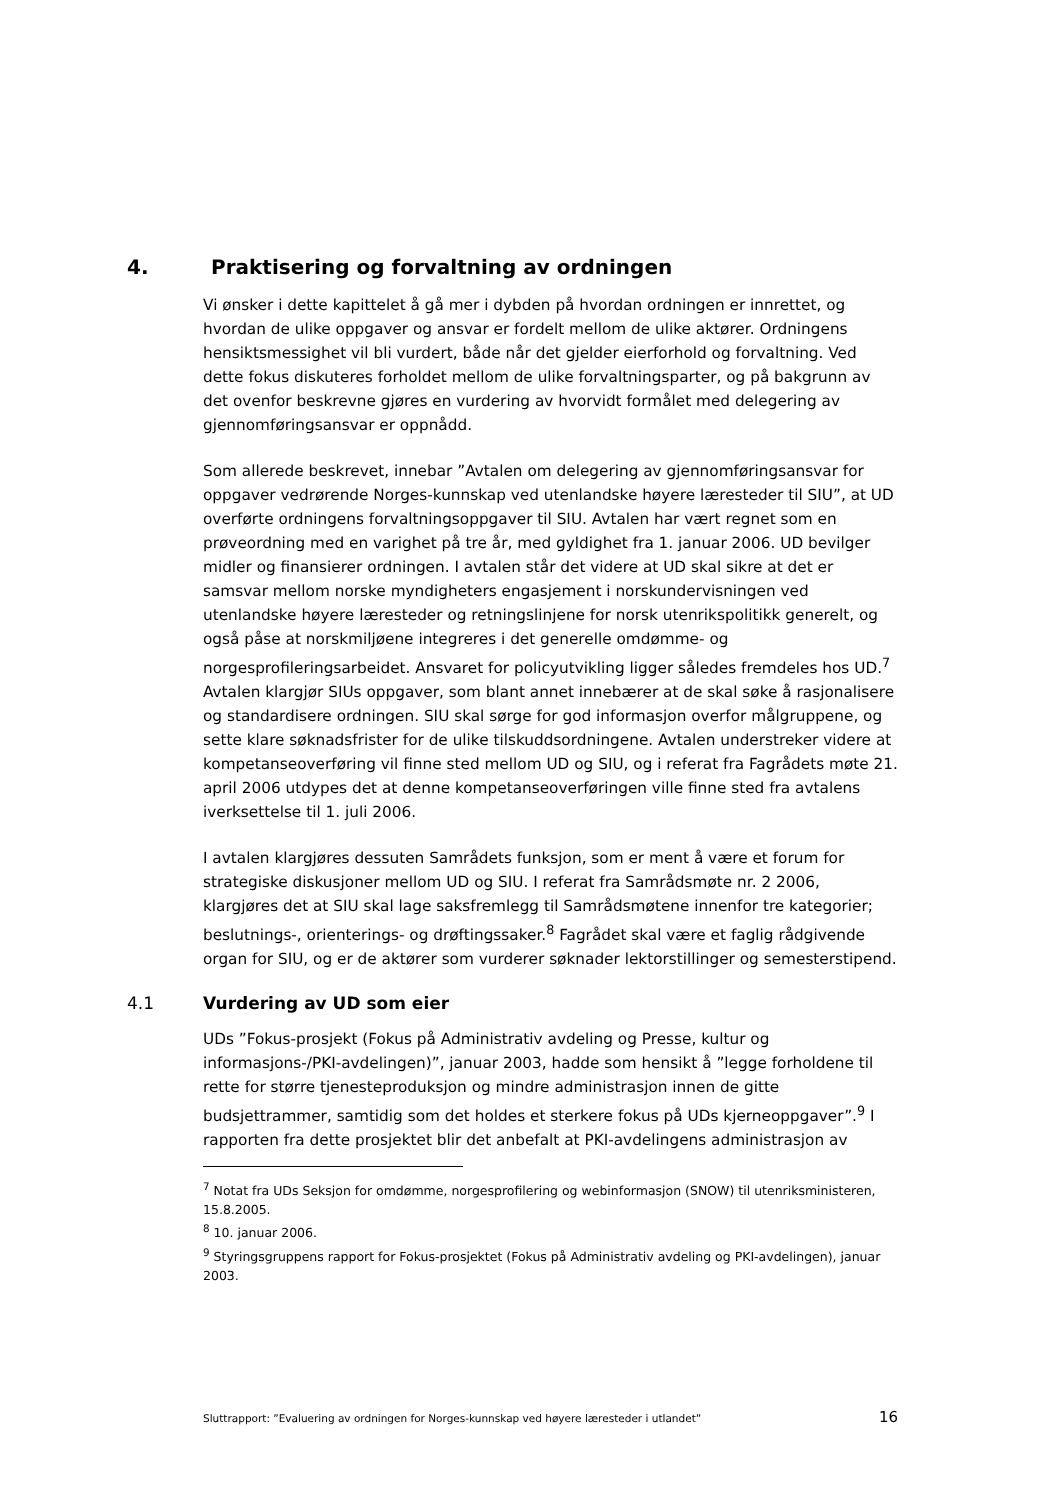4. Praktisering og forvaltning av ordningen
Vi ønsker i dette kapittelet å gå mer i dybden på hvordan ordningen er innrettet, og hvordan de ulike oppgaver og ansvar er fordelt mellom de ulike aktører. Ordningens hensiktsmessighet vil bli vurdert, både når det gjelder eierforhold og forvaltning. Ved dette fokus diskuteres forholdet mellom de ulike forvaltningsparter, og på bakgrunn av det ovenfor beskrevne gjøres en vurdering av hvorvidt formålet med delegering av gjennomføringsansvar er oppnådd.
Som allerede beskrevet, innebar ”Avtalen om delegering av gjennomføringsansvar for oppgaver vedrørende Norges-kunnskap ved utenlandske høyere læresteder til SIU”, at UD overførte ordningens forvaltningsoppgaver til SIU. Avtalen har vært regnet som en prøveordning med en varighet på tre år, med gyldighet fra 1. januar 2006. UD bevilger midler og finansierer ordningen. I avtalen står det videre at UD skal sikre at det er samsvar mellom norske myndigheters engasjement i norskundervisningen ved utenlandske høyere læresteder og retningslinjene for norsk utenrikspolitikk generelt, og også påse at norskmiljøene integreres i det generelle omdømme- og norgesprofileringsarbeidet. Ansvaret for policyutvikling ligger således fremdeles hos UD.<sup>7</sup> Avtalen klargjør SIUs oppgaver, som blant annet innebærer at de skal søke å rasjonalisere og standardisere ordningen. SIU skal sørge for god informasjon overfor målgruppene, og sette klare søknadsfrister for de ulike tilskuddsordningene. Avtalen understreker videre at kompetanseoverføring vil finne sted mellom UD og SIU, og i referat fra Fagrådets møte 21. april 2006 utdypes det at denne kompetanseoverføringen ville finne sted fra avtalens iverksettelse til 1. juli 2006.
I avtalen klargjøres dessuten Samrådets funksjon, som er ment å være et forum for strategiske diskusjoner mellom UD og SIU. I referat fra Samrådsmøte nr. 2 2006, klargjøres det at SIU skal lage saksfremlegg til Samrådsmøtene innenfor tre kategorier; beslutnings-, orienterings- og drøftingssaker.<sup>8</sup> Fagrådet skal være et faglig rådgivende organ for SIU, og er de aktører som vurderer søknader lektorstillinger og semesterstipend.
4.1 Vurdering av UD som eier
UDs ”Fokus-prosjekt (Fokus på Administrativ avdeling og Presse, kultur og informasjons-/PKI-avdelingen)”, januar 2003, hadde som hensikt å ”legge forholdene til rette for større tjenesteproduksjon og mindre administrasjon innen de gitte budsjettrammer, samtidig som det holdes et sterkere fokus på UDs kjerneoppgaver”.<sup>9</sup> I rapporten fra dette prosjektet blir det anbefalt at PKI-avdelingens administrasjon av
<sup>7</sup> Notat fra UDs Seksjon for omdømme, norgesprofilering og webinformasjon (SNOW) til utenriksministeren, 15.8.2005.
<sup>8</sup> 10. januar 2006.
<sup>9</sup> Styringsgruppens rapport for Fokus-prosjektet (Fokus på Administrativ avdeling og PKI-avdelingen), januar 2003.
Sluttrapport: ”Evaluering av ordningen for Norges-kunnskap ved høyere læresteder i utlandet” 16